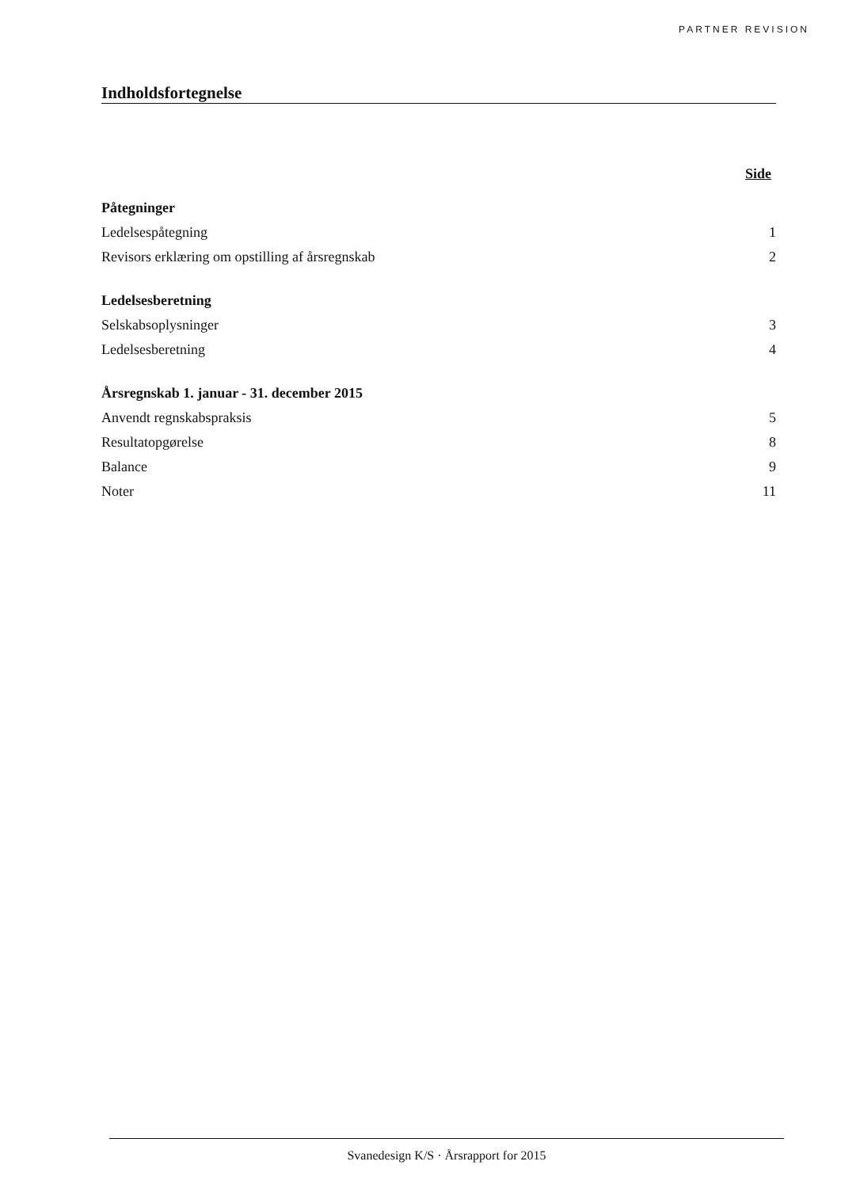PARTNER REVISION
Indholdsfortegnelse
Side
| Påtegninger | |
| Ledelsespåtegning | 1 |
| Revisors erklæring om opstilling af årsregnskab | 2 |
| Ledelsesberetning | |
| Selskabsoplysninger | 3 |
| Ledelsesberetning | 4 |
| Årsregnskab 1. januar - 31. december 2015 | |
| Anvendt regnskabspraksis | 5 |
| Resultatopgørelse | 8 |
| Balance | 9 |
| Noter | 11 |
Svanedesign K/S · Årsrapport for 2015